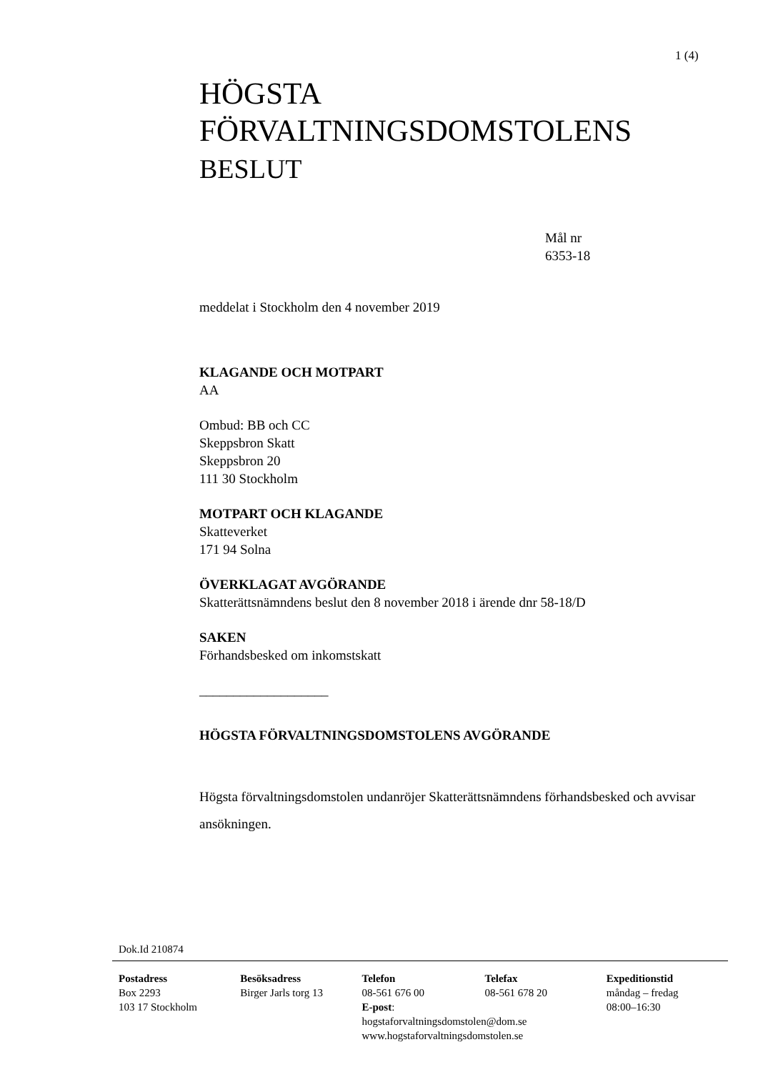1 (4)
HÖGSTA
FÖRVALTNINGSDOMSTOLENS
BESLUT
Mål nr
6353-18
meddelat i Stockholm den 4 november 2019
KLAGANDE OCH MOTPART
AA
Ombud: BB och CC
Skeppsbron Skatt
Skeppsbron 20
111 30 Stockholm
MOTPART OCH KLAGANDE
Skatteverket
171 94 Solna
ÖVERKLAGAT AVGÖRANDE
Skatterättsnämndens beslut den 8 november 2018 i ärende dnr 58-18/D
SAKEN
Förhandsbesked om inkomstskatt
___________________
HÖGSTA FÖRVALTNINGSDOMSTOLENS AVGÖRANDE
Högsta förvaltningsdomstolen undanröjer Skatterättsnämndens förhandsbesked och avvisar ansökningen.
Dok.Id 210874
Postadress
Box 2293
103 17 Stockholm
Besöksadress
Birger Jarls torg 13
Telefon
08-561 676 00
E-post:
hogstaforvaltningsdomstolen@dom.se
www.hogstaforvaltningsdomstolen.se
Telefax
08-561 678 20
Expeditionstid
måndag – fredag
08:00–16:30